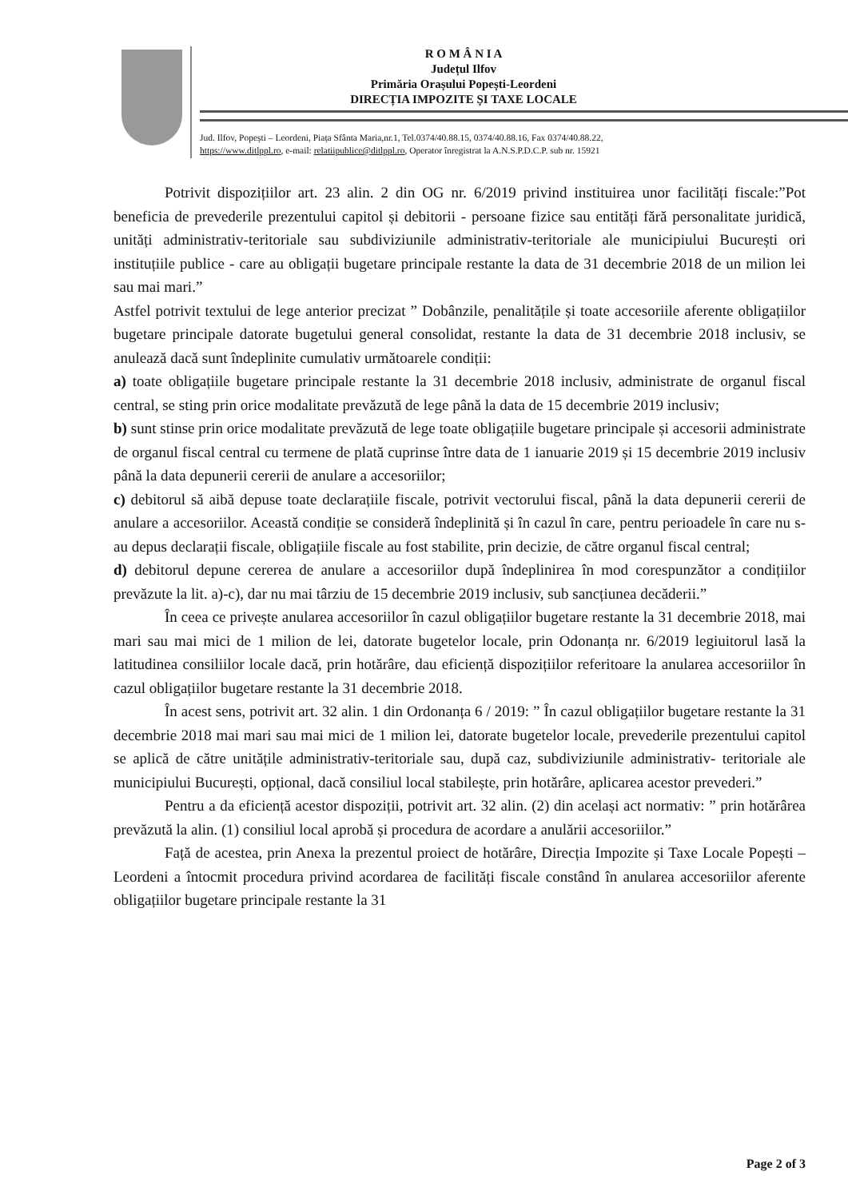R O M Â N I A
Județul Ilfov
Primăria Orașului Popești-Leordeni
DIRECȚIA IMPOZITE ȘI TAXE LOCALE
Jud. Ilfov, Popești – Leordeni, Piața Sfânta Maria,nr.1, Tel.0374/40.88.15, 0374/40.88.16, Fax 0374/40.88.22,
https://www.ditlppl.ro, e-mail: relatiipublice@ditlppl.ro, Operator înregistrat la A.N.S.P.D.C.P. sub nr. 15921
Potrivit dispozițiilor art. 23 alin. 2 din OG nr. 6/2019 privind instituirea unor facilități fiscale:”Pot beneficia de prevederile prezentului capitol și debitorii - persoane fizice sau entități fără personalitate juridică, unități administrativ-teritoriale sau subdiviziunile administrativ-teritoriale ale municipiului București ori instituțiile publice - care au obligații bugetare principale restante la data de 31 decembrie 2018 de un milion lei sau mai mari.”
Astfel potrivit textului de lege anterior precizat ” Dobânzile, penalitățile și toate accesoriile aferente obligațiilor bugetare principale datorate bugetului general consolidat, restante la data de 31 decembrie 2018 inclusiv, se anulează dacă sunt îndeplinite cumulativ următoarele condiții:
a) toate obligațiile bugetare principale restante la 31 decembrie 2018 inclusiv, administrate de organul fiscal central, se sting prin orice modalitate prevăzută de lege până la data de 15 decembrie 2019 inclusiv;
b) sunt stinse prin orice modalitate prevăzută de lege toate obligațiile bugetare principale și accesorii administrate de organul fiscal central cu termene de plată cuprinse între data de 1 ianuarie 2019 și 15 decembrie 2019 inclusiv până la data depunerii cererii de anulare a accesoriilor;
c) debitorul să aibă depuse toate declarațiile fiscale, potrivit vectorului fiscal, până la data depunerii cererii de anulare a accesoriilor. Această condiție se consideră îndeplinită și în cazul în care, pentru perioadele în care nu s-au depus declarații fiscale, obligațiile fiscale au fost stabilite, prin decizie, de către organul fiscal central;
d) debitorul depune cererea de anulare a accesoriilor după îndeplinirea în mod corespunzător a condițiilor prevăzute la lit. a)-c), dar nu mai târziu de 15 decembrie 2019 inclusiv, sub sancțiunea decăderii.”
În ceea ce privește anularea accesoriilor în cazul obligațiilor bugetare restante la 31 decembrie 2018, mai mari sau mai mici de 1 milion de lei, datorate bugetelor locale, prin Odonanța nr. 6/2019 legiuitorul lasă la latitudinea consiliilor locale dacă, prin hotărâre, dau eficiență dispozițiilor referitoare la anularea accesoriilor în cazul obligațiilor bugetare restante la 31 decembrie 2018.
În acest sens, potrivit art. 32 alin. 1 din Ordonanța 6 / 2019: ” În cazul obligațiilor bugetare restante la 31 decembrie 2018 mai mari sau mai mici de 1 milion lei, datorate bugetelor locale, prevederile prezentului capitol se aplică de către unitățile administrativ-teritoriale sau, după caz, subdiviziunile administrativ- teritoriale ale municipiului București, opțional, dacă consiliul local stabilește, prin hotărâre, aplicarea acestor prevederi.”
Pentru a da eficiență acestor dispoziții, potrivit art. 32 alin. (2) din același act normativ: ” prin hotărârea prevăzută la alin. (1) consiliul local aprobă și procedura de acordare a anulării accesoriilor.”
Față de acestea, prin Anexa la prezentul proiect de hotărâre, Direcția Impozite și Taxe Locale Popești – Leordeni a întocmit procedura privind acordarea de facilități fiscale constând în anularea accesoriilor aferente obligațiilor bugetare principale restante la 31
Page 2 of 3